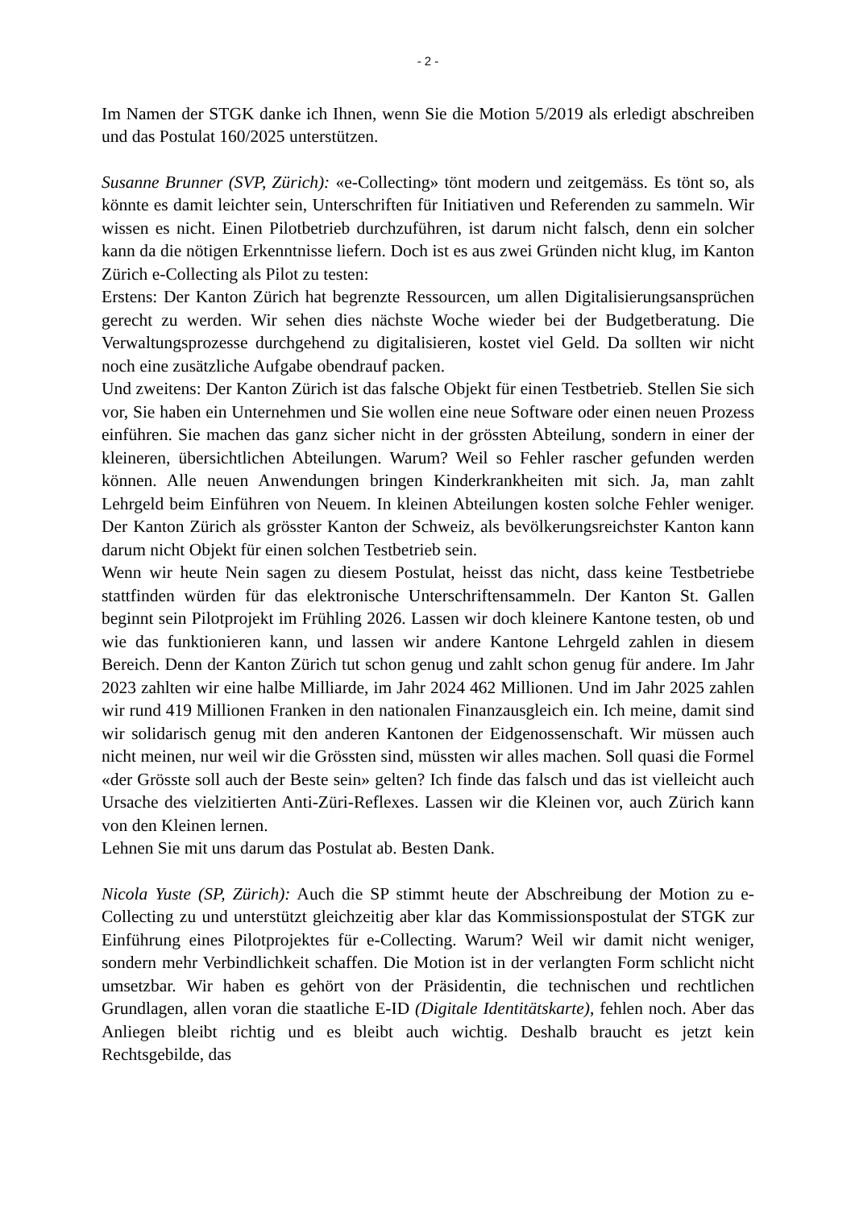- 2 -
Im Namen der STGK danke ich Ihnen, wenn Sie die Motion 5/2019 als erledigt abschreiben und das Postulat 160/2025 unterstützen.
Susanne Brunner (SVP, Zürich): «e-Collecting» tönt modern und zeitgemäss. Es tönt so, als könnte es damit leichter sein, Unterschriften für Initiativen und Referenden zu sammeln. Wir wissen es nicht. Einen Pilotbetrieb durchzuführen, ist darum nicht falsch, denn ein solcher kann da die nötigen Erkenntnisse liefern. Doch ist es aus zwei Gründen nicht klug, im Kanton Zürich e-Collecting als Pilot zu testen:
Erstens: Der Kanton Zürich hat begrenzte Ressourcen, um allen Digitalisierungsansprüchen gerecht zu werden. Wir sehen dies nächste Woche wieder bei der Budgetberatung. Die Verwaltungsprozesse durchgehend zu digitalisieren, kostet viel Geld. Da sollten wir nicht noch eine zusätzliche Aufgabe obendrauf packen.
Und zweitens: Der Kanton Zürich ist das falsche Objekt für einen Testbetrieb. Stellen Sie sich vor, Sie haben ein Unternehmen und Sie wollen eine neue Software oder einen neuen Prozess einführen. Sie machen das ganz sicher nicht in der grössten Abteilung, sondern in einer der kleineren, übersichtlichen Abteilungen. Warum? Weil so Fehler rascher gefunden werden können. Alle neuen Anwendungen bringen Kinderkrankheiten mit sich. Ja, man zahlt Lehrgeld beim Einführen von Neuem. In kleinen Abteilungen kosten solche Fehler weniger. Der Kanton Zürich als grösster Kanton der Schweiz, als bevölkerungsreichster Kanton kann darum nicht Objekt für einen solchen Testbetrieb sein.
Wenn wir heute Nein sagen zu diesem Postulat, heisst das nicht, dass keine Testbetriebe stattfinden würden für das elektronische Unterschriftensammeln. Der Kanton St. Gallen beginnt sein Pilotprojekt im Frühling 2026. Lassen wir doch kleinere Kantone testen, ob und wie das funktionieren kann, und lassen wir andere Kantone Lehrgeld zahlen in diesem Bereich. Denn der Kanton Zürich tut schon genug und zahlt schon genug für andere. Im Jahr 2023 zahlten wir eine halbe Milliarde, im Jahr 2024 462 Millionen. Und im Jahr 2025 zahlen wir rund 419 Millionen Franken in den nationalen Finanzausgleich ein. Ich meine, damit sind wir solidarisch genug mit den anderen Kantonen der Eidgenossenschaft. Wir müssen auch nicht meinen, nur weil wir die Grössten sind, müssten wir alles machen. Soll quasi die Formel «der Grösste soll auch der Beste sein» gelten? Ich finde das falsch und das ist vielleicht auch Ursache des vielzitierten Anti-Züri-Reflexes. Lassen wir die Kleinen vor, auch Zürich kann von den Kleinen lernen.
Lehnen Sie mit uns darum das Postulat ab. Besten Dank.
Nicola Yuste (SP, Zürich): Auch die SP stimmt heute der Abschreibung der Motion zu e-Collecting zu und unterstützt gleichzeitig aber klar das Kommissionspostulat der STGK zur Einführung eines Pilotprojektes für e-Collecting. Warum? Weil wir damit nicht weniger, sondern mehr Verbindlichkeit schaffen. Die Motion ist in der verlangten Form schlicht nicht umsetzbar. Wir haben es gehört von der Präsidentin, die technischen und rechtlichen Grundlagen, allen voran die staatliche E-ID (Digitale Identitätskarte), fehlen noch. Aber das Anliegen bleibt richtig und es bleibt auch wichtig. Deshalb braucht es jetzt kein Rechtsgebilde, das